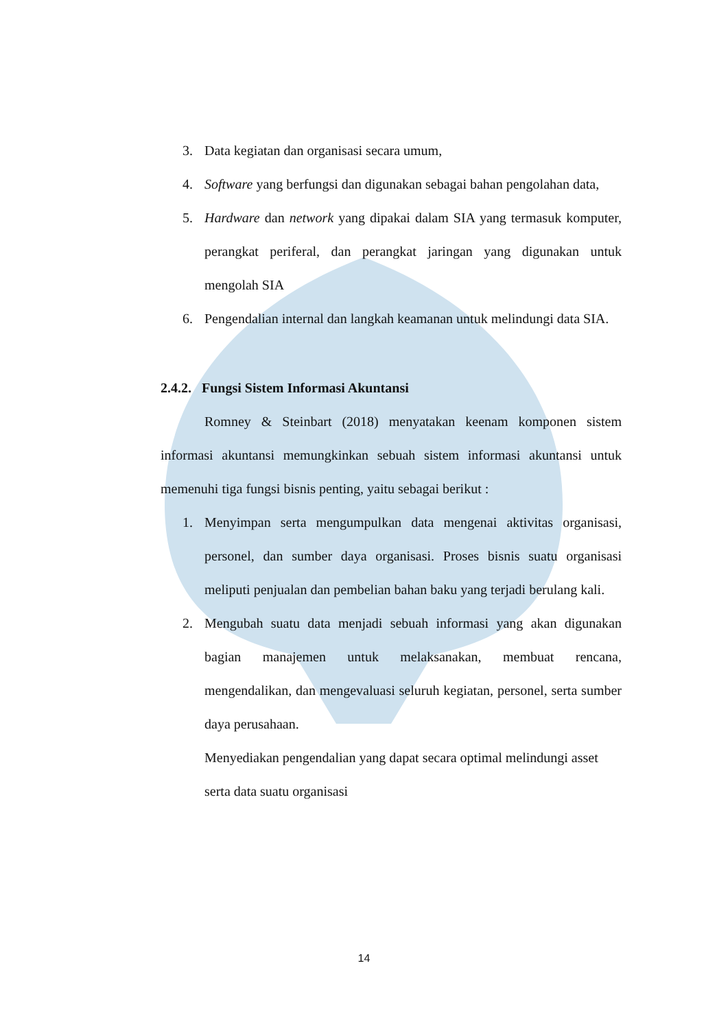3. Data kegiatan dan organisasi secara umum,
4. Software yang berfungsi dan digunakan sebagai bahan pengolahan data,
5. Hardware dan network yang dipakai dalam SIA yang termasuk komputer, perangkat periferal, dan perangkat jaringan yang digunakan untuk mengolah SIA
6. Pengendalian internal dan langkah keamanan untuk melindungi data SIA.
2.4.2. Fungsi Sistem Informasi Akuntansi
Romney & Steinbart (2018) menyatakan keenam komponen sistem informasi akuntansi memungkinkan sebuah sistem informasi akuntansi untuk memenuhi tiga fungsi bisnis penting, yaitu sebagai berikut :
1. Menyimpan serta mengumpulkan data mengenai aktivitas organisasi, personel, dan sumber daya organisasi. Proses bisnis suatu organisasi meliputi penjualan dan pembelian bahan baku yang terjadi berulang kali.
2. Mengubah suatu data menjadi sebuah informasi yang akan digunakan bagian manajemen untuk melaksanakan, membuat rencana, mengendalikan, dan mengevaluasi seluruh kegiatan, personel, serta sumber daya perusahaan.
Menyediakan pengendalian yang dapat secara optimal melindungi asset serta data suatu organisasi
14